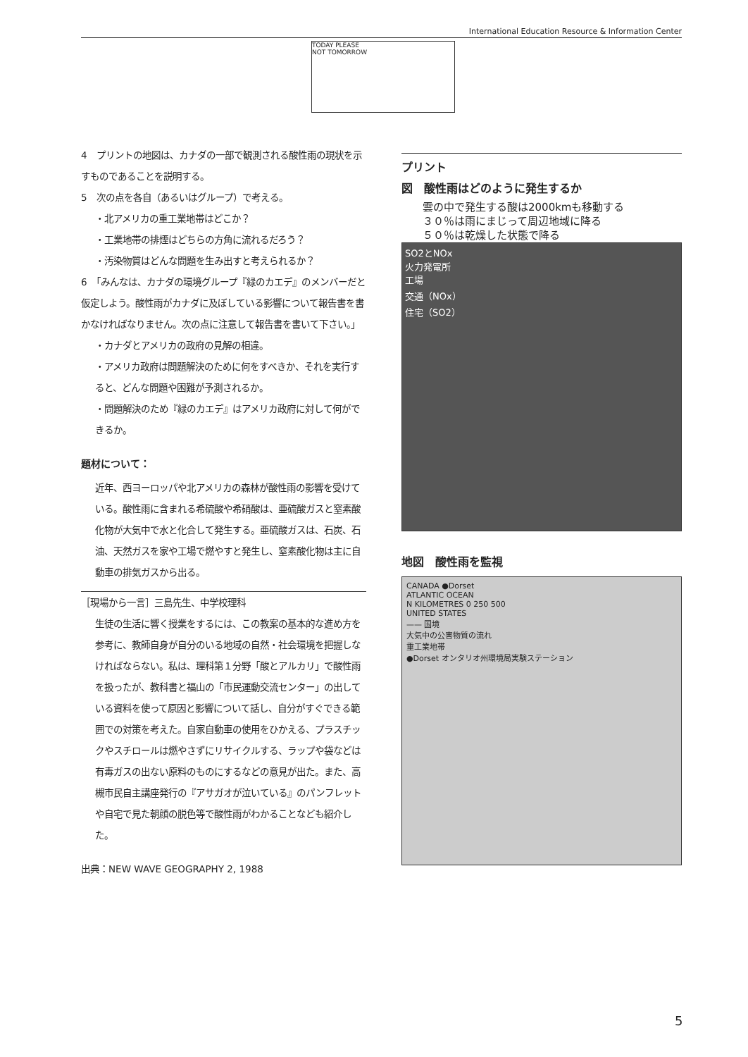International Education Resource & Information Center
TODAY PLEASE
NOT TOMORROW
4　プリントの地図は、カナダの一部で観測される酸性雨の現状を示すものであることを説明する。
5　次の点を各自（あるいはグループ）で考える。
・北アメリカの重工業地帯はどこか？
・工業地帯の排煙はどちらの方角に流れるだろう？
・汚染物質はどんな問題を生み出すと考えられるか？
6　「みんなは、カナダの環境グループ『緑のカエデ』のメンバーだと仮定しよう。酸性雨がカナダに及ぼしている影響について報告書を書かなければなりません。次の点に注意して報告書を書いて下さい。」
・カナダとアメリカの政府の見解の相違。
・アメリカ政府は問題解決のために何をすべきか、それを実行すると、どんな問題や困難が予測されるか。
・問題解決のため『緑のカエデ』はアメリカ政府に対して何ができるか。
題材について：
近年、西ヨーロッパや北アメリカの森林が酸性雨の影響を受けている。酸性雨に含まれる希硫酸や希硝酸は、亜硫酸ガスと窒素酸化物が大気中で水と化合して発生する。亜硫酸ガスは、石炭、石油、天然ガスを家や工場で燃やすと発生し、窒素酸化物は主に自動車の排気ガスから出る。
［現場から一言］三島先生、中学校理科
生徒の生活に響く授業をするには、この教案の基本的な進め方を参考に、教師自身が自分のいる地域の自然・社会環境を把握しなければならない。私は、理科第１分野「酸とアルカリ」で酸性雨を扱ったが、教科書と福山の「市民運動交流センター」の出している資料を使って原因と影響について話し、自分がすぐできる範囲での対策を考えた。自家自動車の使用をひかえる、プラスチックやスチロールは燃やさずにリサイクルする、ラップや袋などは有毒ガスの出ない原料のものにするなどの意見が出た。また、高槻市民自主講座発行の『アサガオが泣いている』のパンフレットや自宅で見た朝顔の脱色等で酸性雨がわかることなども紹介した。
出典：NEW WAVE GEOGRAPHY 2, 1988
プリント
図　酸性雨はどのように発生するか
雲の中で発生する酸は2000kmも移動する
３０％は雨にまじって周辺地域に降る
５０％は乾燥した状態で降る
SO2とNOx
火力発電所
工場
交通（NOx）
住宅（SO2）
地図　酸性雨を監視
CANADA ●Dorset
ATLANTIC OCEAN
N KILOMETRES 0 250 500
UNITED STATES
—— 国境
大気中の公害物質の流れ
重工業地帯
●Dorset オンタリオ州環境局実験ステーション
5